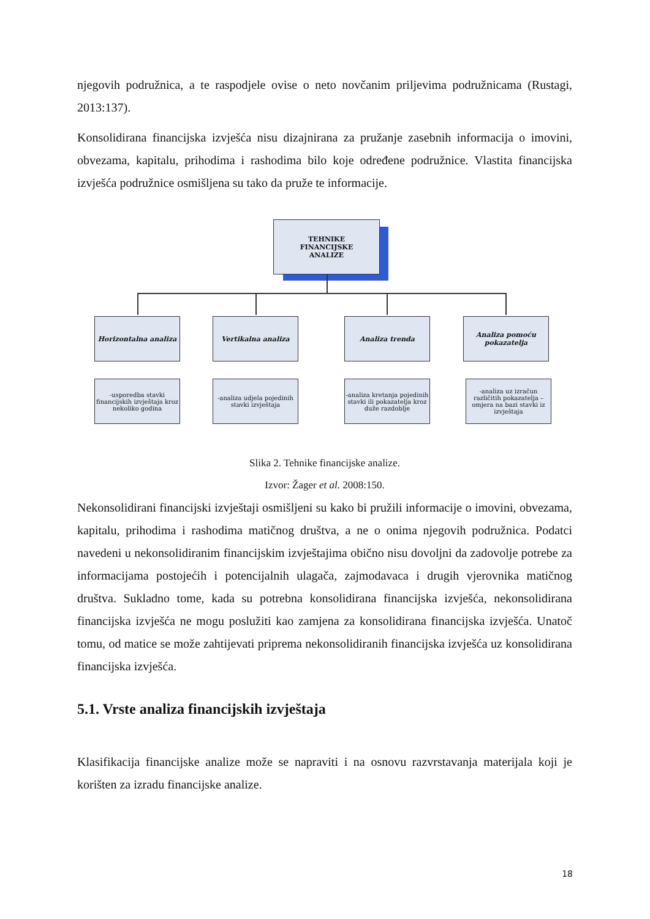njegovih podružnica, a te raspodjele ovise o neto novčanim priljevima podružnicama (Rustagi, 2013:137).
Konsolidirana financijska izvješća nisu dizajnirana za pružanje zasebnih informacija o imovini, obvezama, kapitalu, prihodima i rashodima bilo koje određene podružnice. Vlastita financijska izvješća podružnice osmišljena su tako da pruže te informacije.
TEHNIKE
FINANCIJSKE
ANALIZE
Horizontalna analiza Vertikalna analiza Analiza trenda
Analiza pomoću pokazatelja
-usporedba stavki financijskih izvještaja kroz nekoliko godina
-analiza udjela pojedinih stavki izvještaja
-analiza kretanja pojedinih stavki ili pokazatelja kroz duže razdoblje
-analiza uz izračun različitih pokazatelja – omjera na bazi stavki iz izvještaja
Slika 2. Tehnike financijske analize.
Izvor: Žager et al. 2008:150.
Nekonsolidirani financijski izvještaji osmišljeni su kako bi pružili informacije o imovini, obvezama, kapitalu, prihodima i rashodima matičnog društva, a ne o onima njegovih podružnica. Podatci navedeni u nekonsolidiranim financijskim izvještajima obično nisu dovoljni da zadovolje potrebe za informacijama postojećih i potencijalnih ulagača, zajmodavaca i drugih vjerovnika matičnog društva. Sukladno tome, kada su potrebna konsolidirana financijska izvješća, nekonsolidirana financijska izvješća ne mogu poslužiti kao zamjena za konsolidirana financijska izvješća. Unatoč tomu, od matice se može zahtijevati priprema nekonsolidiranih financijska izvješća uz konsolidirana financijska izvješća.
5.1. Vrste analiza financijskih izvještaja
Klasifikacija financijske analize može se napraviti i na osnovu razvrstavanja materijala koji je korišten za izradu financijske analize.
18